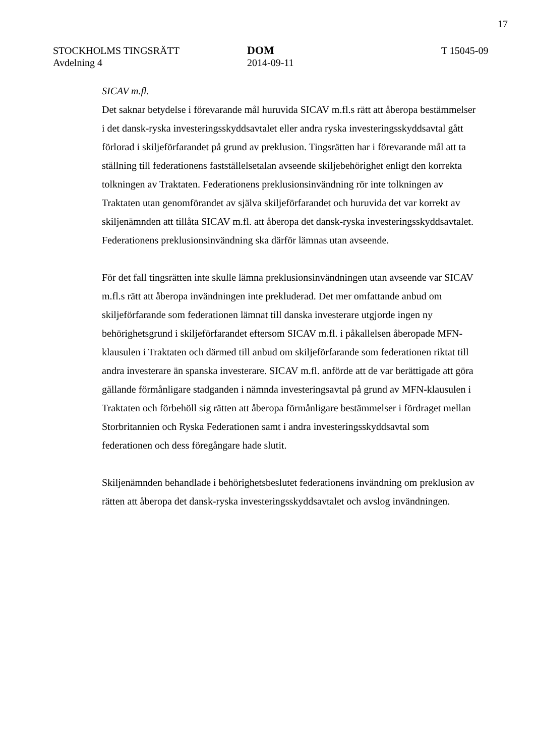17
STOCKHOLMS TINGSRÄTT
Avdelning 4
DOM
2014-09-11
T 15045-09
SICAV m.fl.
Det saknar betydelse i förevarande mål huruvida SICAV m.fl.s rätt att åberopa bestämmelser i det dansk-ryska investeringsskyddsavtalet eller andra ryska investeringsskyddsavtal gått förlorad i skiljeförfarandet på grund av preklusion. Tingsrätten har i förevarande mål att ta ställning till federationens fastställelsetalan avseende skiljebehörighet enligt den korrekta tolkningen av Traktaten. Federationens preklusionsinvändning rör inte tolkningen av Traktaten utan genomförandet av själva skiljeförfarandet och huruvida det var korrekt av skiljenämnden att tillåta SICAV m.fl. att åberopa det dansk-ryska investeringsskyddsavtalet. Federationens preklusionsinvändning ska därför lämnas utan avseende.
För det fall tingsrätten inte skulle lämna preklusionsinvändningen utan avseende var SICAV m.fl.s rätt att åberopa invändningen inte prekluderad. Det mer omfattande anbud om skiljeförfarande som federationen lämnat till danska investerare utgjorde ingen ny behörighetsgrund i skiljeförfarandet eftersom SICAV m.fl. i påkallelsen åberopade MFN-klausulen i Traktaten och därmed till anbud om skiljeförfarande som federationen riktat till andra investerare än spanska investerare. SICAV m.fl. anförde att de var berättigade att göra gällande förmånligare stadganden i nämnda investeringsavtal på grund av MFN-klausulen i Traktaten och förbehöll sig rätten att åberopa förmånligare bestämmelser i fördraget mellan Storbritannien och Ryska Federationen samt i andra investeringsskyddsavtal som federationen och dess föregångare hade slutit.
Skiljenämnden behandlade i behörighetsbeslutet federationens invändning om preklusion av rätten att åberopa det dansk-ryska investeringsskyddsavtalet och avslog invändningen.